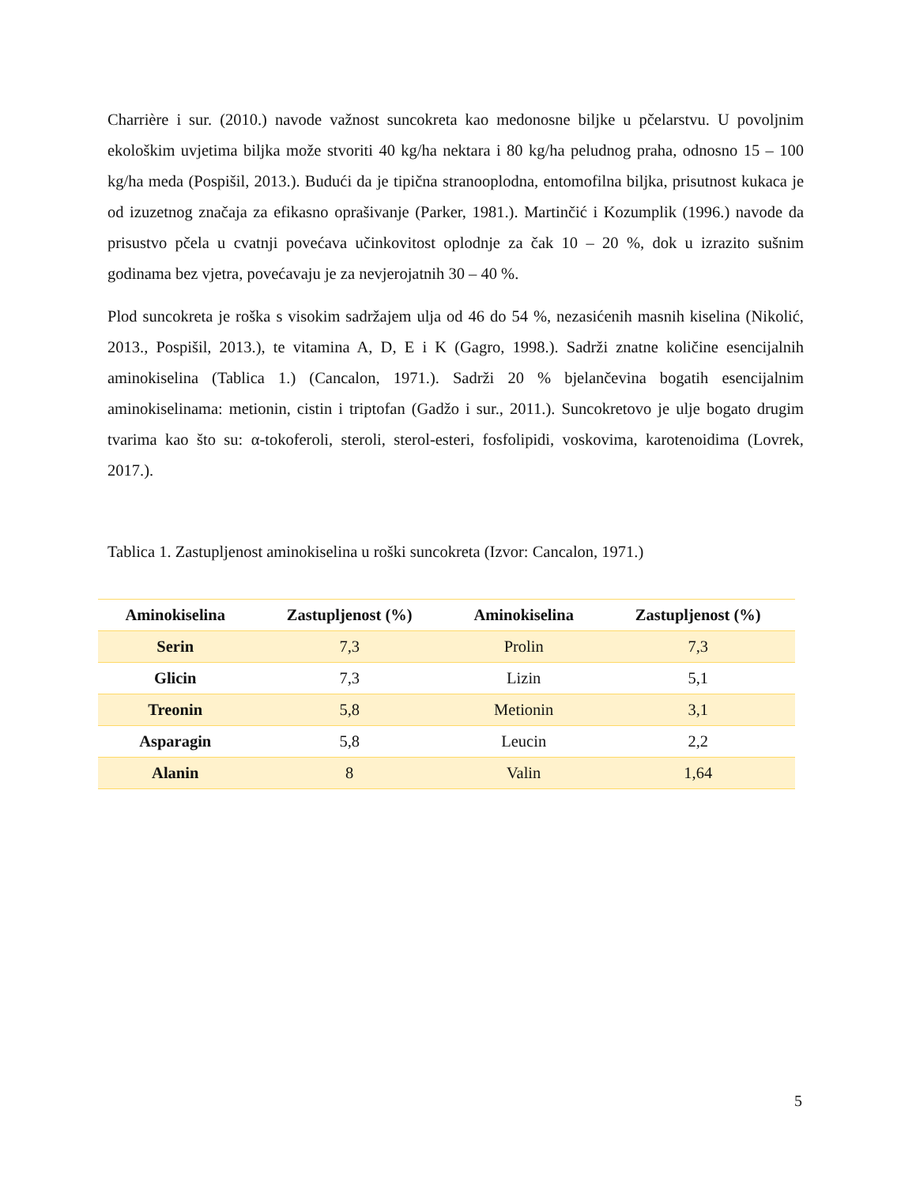Charrière i sur. (2010.) navode važnost suncokreta kao medonosne biljke u pčelarstvu. U povoljnim ekološkim uvjetima biljka može stvoriti 40 kg/ha nektara i 80 kg/ha peludnog praha, odnosno 15 – 100 kg/ha meda (Pospišil, 2013.). Budući da je tipična stranooplodna, entomofilna biljka, prisutnost kukaca je od izuzetnog značaja za efikasno oprašivanje (Parker, 1981.). Martinčić i Kozumplik (1996.) navode da prisustvo pčela u cvatnji povećava učinkovitost oplodnje za čak 10 – 20 %, dok u izrazito sušnim godinama bez vjetra, povećavaju je za nevjerojatnih 30 – 40 %.
Plod suncokreta je roška s visokim sadržajem ulja od 46 do 54 %, nezasićenih masnih kiselina (Nikolić, 2013., Pospišil, 2013.), te vitamina A, D, E i K (Gagro, 1998.). Sadrži znatne količine esencijalnih aminokiselina (Tablica 1.) (Cancalon, 1971.). Sadrži 20 % bjelančevina bogatih esencijalnim aminokiselinama: metionin, cistin i triptofan (Gadžo i sur., 2011.). Suncokretovo je ulje bogato drugim tvarima kao što su: α-tokoferoli, steroli, sterol-esteri, fosfolipidi, voskovima, karotenoidima (Lovrek, 2017.).
Tablica 1. Zastupljenost aminokiselina u roški suncokreta (Izvor: Cancalon, 1971.)
| Aminokiselina | Zastupljenost (%) | Aminokiselina | Zastupljenost (%) |
| --- | --- | --- | --- |
| Serin | 7,3 | Prolin | 7,3 |
| Glicin | 7,3 | Lizin | 5,1 |
| Treonin | 5,8 | Metionin | 3,1 |
| Asparagin | 5,8 | Leucin | 2,2 |
| Alanin | 8 | Valin | 1,64 |
5